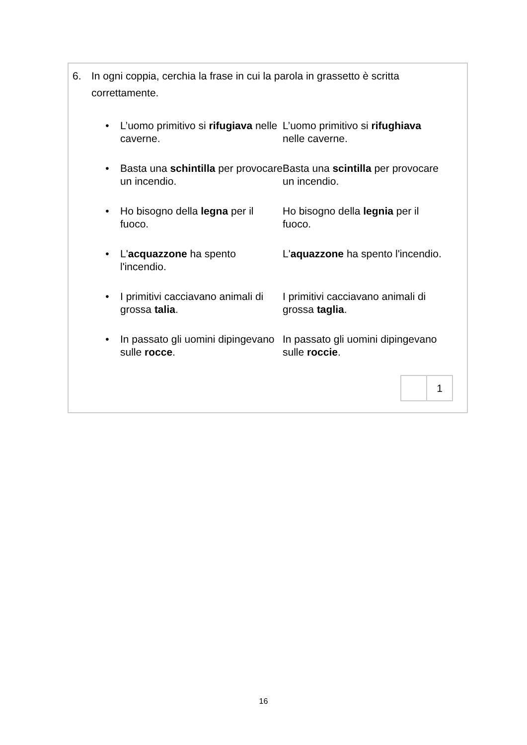6. In ogni coppia, cerchia la frase in cui la parola in grassetto è scritta correttamente.
| • | L’uomo primitivo si rifugiava nelle caverne. | L’uomo primitivo si rifughiava nelle caverne. |
| • | Basta una schintilla per provocare un incendio. | Basta una scintilla per provocare un incendio. |
| • | Ho bisogno della legna per il fuoco. | Ho bisogno della legnia per il fuoco. |
| • | L' acquazzone ha spento l'incendio. | L' aquazzone ha spento l'incendio. |
| • | I primitivi cacciavano animali di grossa talia . | I primitivi cacciavano animali di grossa taglia . |
| • | In passato gli uomini dipingevano sulle rocce . | In passato gli uomini dipingevano sulle roccie . |
| | 1 |
16